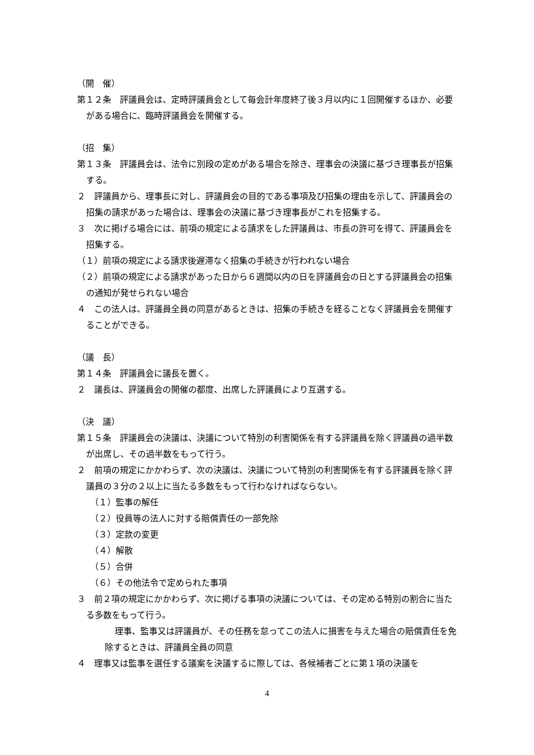（開　催）
第１２条　評議員会は、定時評議員会として毎会計年度終了後３月以内に１回開催するほか、必要がある場合に、臨時評議員会を開催する。
（招　集）
第１３条　評議員会は、法令に別段の定めがある場合を除き、理事会の決議に基づき理事長が招集する。
２　評議員から、理事長に対し、評議員会の目的である事項及び招集の理由を示して、評議員会の招集の請求があった場合は、理事会の決議に基づき理事長がこれを招集する。
３　次に掲げる場合には、前項の規定による請求をした評議員は、市長の許可を得て、評議員会を招集する。
（１）前項の規定による請求後遅滞なく招集の手続きが行われない場合
（２）前項の規定による請求があった日から６週間以内の日を評議員会の日とする評議員会の招集の通知が発せられない場合
４　この法人は、評議員全員の同意があるときは、招集の手続きを経ることなく評議員会を開催することができる。
（議　長）
第１４条　評議員会に議長を置く。
２　議長は、評議員会の開催の都度、出席した評議員により互選する。
（決　議）
第１５条　評議員会の決議は、決議について特別の利害関係を有する評議員を除く評議員の過半数が出席し、その過半数をもって行う。
２　前項の規定にかかわらず、次の決議は、決議について特別の利害関係を有する評議員を除く評議員の３分の２以上に当たる多数をもって行わなければならない。
（１）監事の解任
（２）役員等の法人に対する賠償責任の一部免除
（３）定款の変更
（４）解散
（５）合併
（６）その他法令で定められた事項
３　前２項の規定にかかわらず、次に掲げる事項の決議については、その定める特別の割合に当たる多数をもって行う。
理事、監事又は評議員が、その任務を怠ってこの法人に損害を与えた場合の賠償責任を免除するときは、評議員全員の同意
４　理事又は監事を選任する議案を決議するに際しては、各候補者ごとに第１項の決議を
4